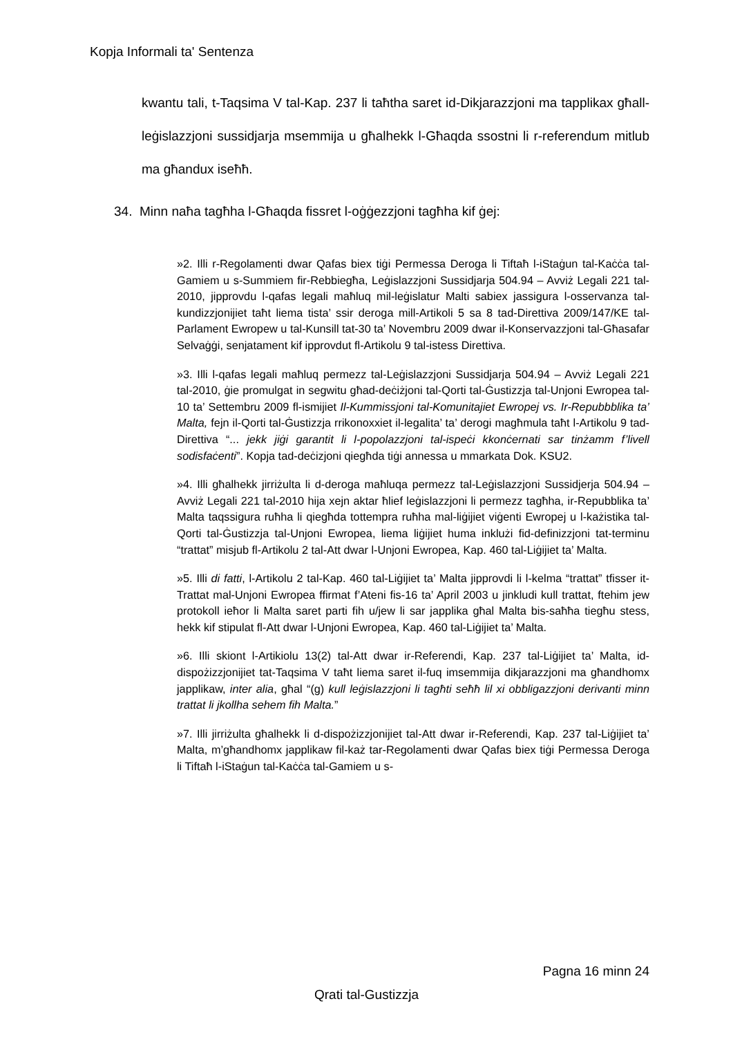Kopja Informali ta' Sentenza
kwantu tali, t-Taqsima V tal-Kap. 237 li taħtha saret id-Dikjarazzjoni ma tapplikax għall-leġislazzjoni sussidjarja msemmija u għalhekk l-Għaqda ssostni li r-referendum mitlub ma għandux iseħħ.
34. Minn naħa tagħha l-Għaqda fissret l-oġġezzjoni tagħha kif ġej:
»2. Illi r-Regolamenti dwar Qafas biex tiġi Permessa Deroga li Tiftaħ l-iStaġun tal-Kaċċa tal-Gamiem u s-Summiem fir-Rebbiegħa, Leġislazzjoni Sussidjarja 504.94 – Avviż Legali 221 tal-2010, jipprovdu l-qafas legali maħluq mil-leġislatur Malti sabiex jassigura l-osservanza tal-kundizzjonijiet taħt liema tista’ ssir deroga mill-Artikoli 5 sa 8 tad-Direttiva 2009/147/KE tal-Parlament Ewropew u tal-Kunsill tat-30 ta’ Novembru 2009 dwar il-Konservazzjoni tal-Għasafar Selvaġġi, senjatament kif ipprovdut fl-Artikolu 9 tal-istess Direttiva.
»3. Illi l-qafas legali maħluq permezz tal-Leġislazzjoni Sussidjarja 504.94 – Avviż Legali 221 tal-2010, ġie promulgat in segwitu għad-deċiżjoni tal-Qorti tal-Ġustizzja tal-Unjoni Ewropea tal-10 ta’ Settembru 2009 fl-ismijiet Il-Kummissjoni tal-Komunitajiet Ewropej vs. Ir-Repubbblika ta’ Malta, fejn il-Qorti tal-Ġustizzja rrikonoxxiet il-legalita’ ta’ derogi magħmula taħt l-Artikolu 9 tad-Direttiva “... jekk jiġi garantit li l-popolazzjoni tal-ispeċi kkonċernati sar tinżamm f’livell sodisfaċenti”. Kopja tad-deċizjoni qiegħda tiġi annessa u mmarkata Dok. KSU2.
»4. Illi għalhekk jirriżulta li d-deroga maħluqa permezz tal-Leġislazzjoni Sussidjerja 504.94 – Avviż Legali 221 tal-2010 hija xejn aktar ħlief leġislazzjoni li permezz tagħha, ir-Repubblika ta’ Malta taqssigura ruħha li qiegħda tottempra ruħha mal-liġijiet viġenti Ewropej u l-każistika tal-Qorti tal-Ġustizzja tal-Unjoni Ewropea, liema liġijiet huma inklużi fid-definizzjoni tat-terminu “trattat” misjub fl-Artikolu 2 tal-Att dwar l-Unjoni Ewropea, Kap. 460 tal-Liġijiet ta’ Malta.
»5. Illi di fatti, l-Artikolu 2 tal-Kap. 460 tal-Liġijiet ta’ Malta jipprovdi li l-kelma “trattat” tfisser it-Trattat mal-Unjoni Ewropea ffirmat f’Ateni fis-16 ta’ April 2003 u jinkludi kull trattat, ftehim jew protokoll ieħor li Malta saret parti fih u/jew li sar japplika għal Malta bis-saħħa tiegħu stess, hekk kif stipulat fl-Att dwar l-Unjoni Ewropea, Kap. 460 tal-Liġijiet ta’ Malta.
»6. Illi skiont l-Artikiolu 13(2) tal-Att dwar ir-Referendi, Kap. 237 tal-Liġijiet ta’ Malta, id-dispożizzjonijiet tat-Taqsima V taħt liema saret il-fuq imsemmija dikjarazzjoni ma għandhomx japplikaw, inter alia, għal “(g) kull leġislazzjoni li tagħti seħħ lil xi obbligazzjoni derivanti minn trattat li jkollha sehem fih Malta.”
»7. Illi jirriżulta għalhekk li d-dispożizzjonijiet tal-Att dwar ir-Referendi, Kap. 237 tal-Liġijiet ta’ Malta, m’għandhomx japplikaw fil-każ tar-Regolamenti dwar Qafas biex tiġi Permessa Deroga li Tiftaħ l-iStaġun tal-Kaċċa tal-Gamiem u s-
Pagna 16 minn 24
Qrati tal-Gustizzja